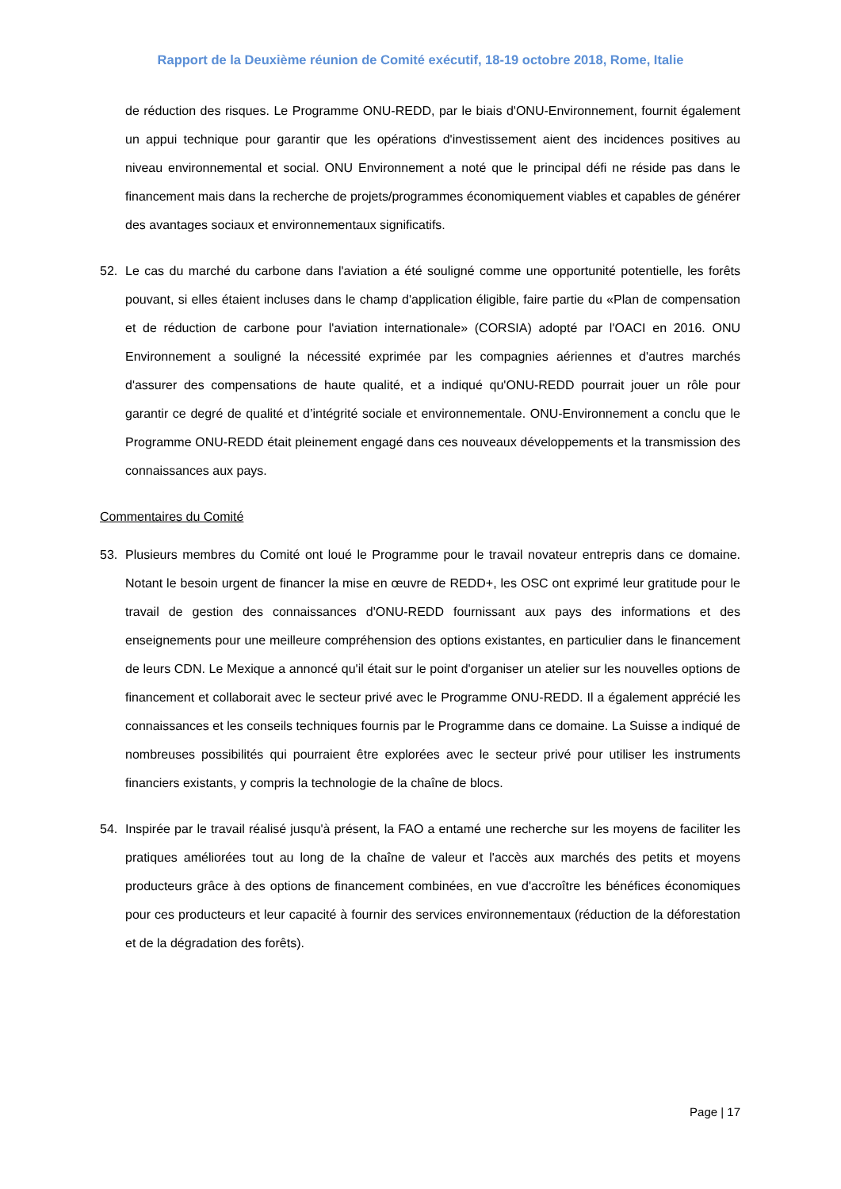Rapport de la Deuxième réunion de Comité exécutif, 18-19 octobre 2018, Rome, Italie
de réduction des risques. Le Programme ONU-REDD, par le biais d'ONU-Environnement, fournit également un appui technique pour garantir que les opérations d'investissement aient des incidences positives au niveau environnemental et social. ONU Environnement a noté que le principal défi ne réside pas dans le financement mais dans la recherche de projets/programmes économiquement viables et capables de générer des avantages sociaux et environnementaux significatifs.
52. Le cas du marché du carbone dans l'aviation a été souligné comme une opportunité potentielle, les forêts pouvant, si elles étaient incluses dans le champ d'application éligible, faire partie du «Plan de compensation et de réduction de carbone pour l'aviation internationale» (CORSIA) adopté par l'OACI en 2016. ONU Environnement a souligné la nécessité exprimée par les compagnies aériennes et d'autres marchés d'assurer des compensations de haute qualité, et a indiqué qu'ONU-REDD pourrait jouer un rôle pour garantir ce degré de qualité et d’intégrité sociale et environnementale. ONU-Environnement a conclu que le Programme ONU-REDD était pleinement engagé dans ces nouveaux développements et la transmission des connaissances aux pays.
Commentaires du Comité
53. Plusieurs membres du Comité ont loué le Programme pour le travail novateur entrepris dans ce domaine. Notant le besoin urgent de financer la mise en œuvre de REDD+, les OSC ont exprimé leur gratitude pour le travail de gestion des connaissances d'ONU-REDD fournissant aux pays des informations et des enseignements pour une meilleure compréhension des options existantes, en particulier dans le financement de leurs CDN. Le Mexique a annoncé qu'il était sur le point d'organiser un atelier sur les nouvelles options de financement et collaborait avec le secteur privé avec le Programme ONU-REDD. Il a également apprécié les connaissances et les conseils techniques fournis par le Programme dans ce domaine. La Suisse a indiqué de nombreuses possibilités qui pourraient être explorées avec le secteur privé pour utiliser les instruments financiers existants, y compris la technologie de la chaîne de blocs.
54. Inspirée par le travail réalisé jusqu'à présent, la FAO a entamé une recherche sur les moyens de faciliter les pratiques améliorées tout au long de la chaîne de valeur et l'accès aux marchés des petits et moyens producteurs grâce à des options de financement combinées, en vue d'accroître les bénéfices économiques pour ces producteurs et leur capacité à fournir des services environnementaux (réduction de la déforestation et de la dégradation des forêts).
Page | 17